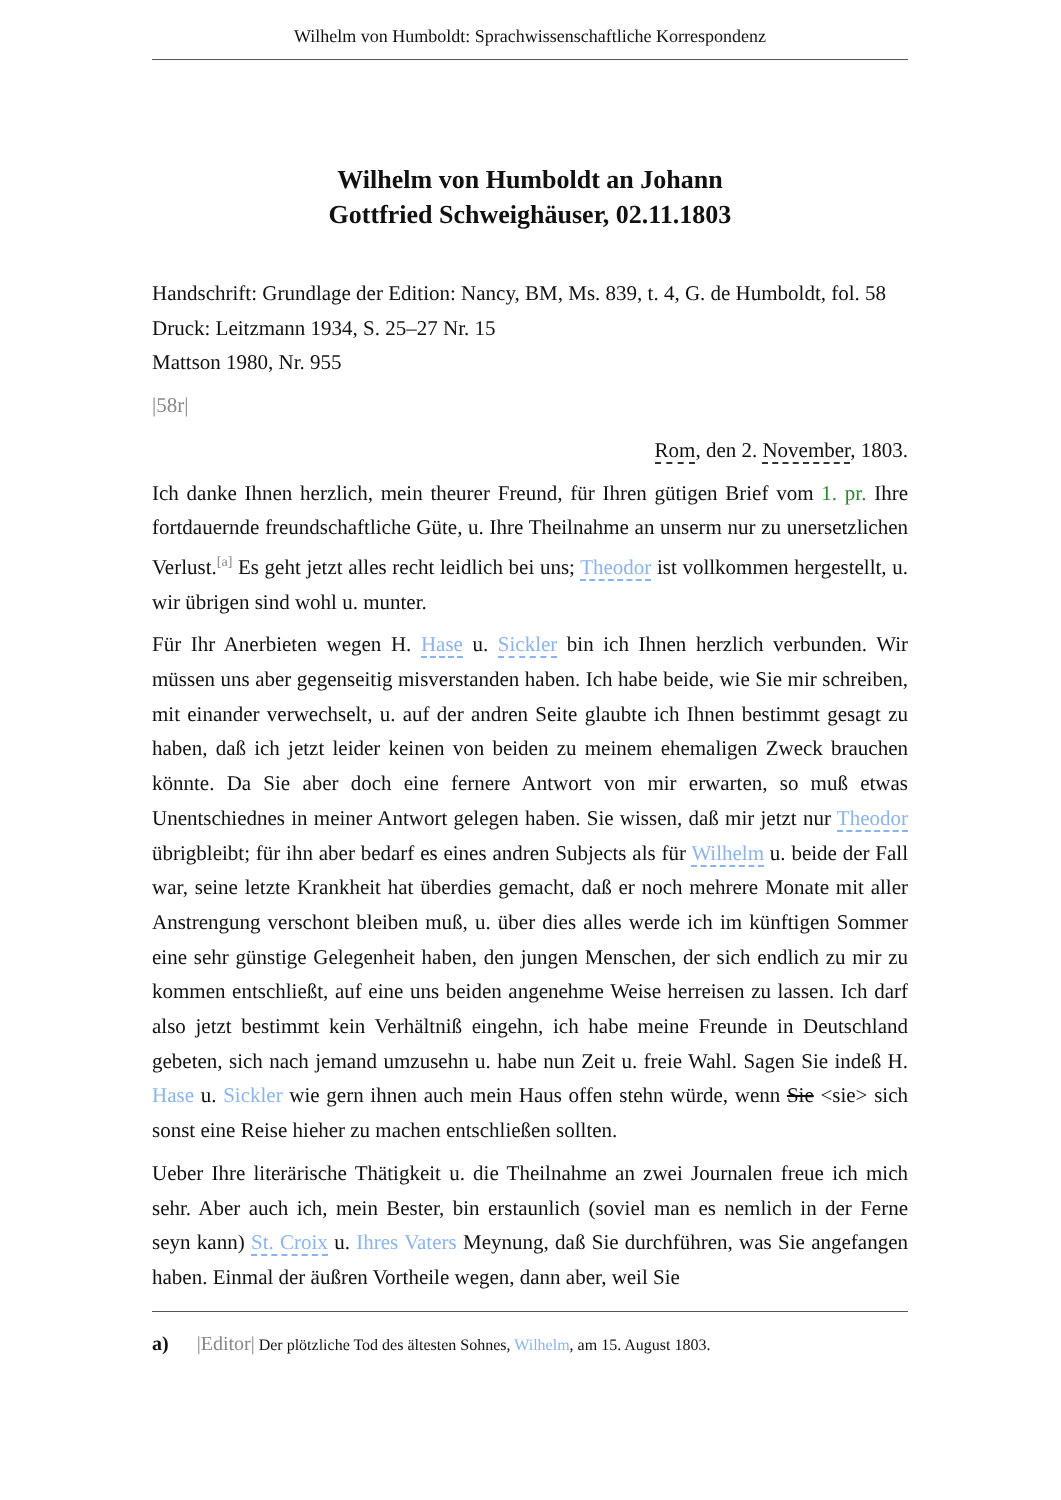Wilhelm von Humboldt: Sprachwissenschaftliche Korrespondenz
Wilhelm von Humboldt an Johann
Gottfried Schweighäuser, 02.11.1803
Handschrift: Grundlage der Edition: Nancy, BM, Ms. 839, t. 4, G. de Humboldt, fol. 58
Druck: Leitzmann 1934, S. 25–27 Nr. 15
Mattson 1980, Nr. 955
|58r|
Rom, den 2. November, 1803.
Ich danke Ihnen herzlich, mein theurer Freund, für Ihren gütigen Brief vom 1. pr. Ihre fortdauernde freundschaftliche Güte, u. Ihre Theilnahme an unserm nur zu unersetzlichen Verlust.<sup>[a]</sup> Es geht jetzt alles recht leidlich bei uns; Theodor ist vollkommen hergestellt, u. wir übrigen sind wohl u. munter.
Für Ihr Anerbieten wegen H. Hase u. Sickler bin ich Ihnen herzlich verbunden. Wir müssen uns aber gegenseitig misverstanden haben. Ich habe beide, wie Sie mir schreiben, mit einander verwechselt, u. auf der andren Seite glaubte ich Ihnen bestimmt gesagt zu haben, daß ich jetzt leider keinen von beiden zu meinem ehemaligen Zweck brauchen könnte. Da Sie aber doch eine fernere Antwort von mir erwarten, so muß etwas Unentschiednes in meiner Antwort gelegen haben. Sie wissen, daß mir jetzt nur Theodor übrigbleibt; für ihn aber bedarf es eines andren Subjects als für Wilhelm u. beide der Fall war, seine letzte Krankheit hat überdies gemacht, daß er noch mehrere Monate mit aller Anstrengung verschont bleiben muß, u. über dies alles werde ich im künftigen Sommer eine sehr günstige Gelegenheit haben, den jungen Menschen, der sich endlich zu mir zu kommen entschließt, auf eine uns beiden angenehme Weise herreisen zu lassen. Ich darf also jetzt bestimmt kein Verhältniß eingehn, ich habe meine Freunde in Deutschland gebeten, sich nach jemand umzusehn u. habe nun Zeit u. freie Wahl. Sagen Sie indeß H. Hase u. Sickler wie gern ihnen auch mein Haus offen stehn würde, wenn Sie <sie> sich sonst eine Reise hieher zu machen entschließen sollten.
Ueber Ihre literärische Thätigkeit u. die Theilnahme an zwei Journalen freue ich mich sehr. Aber auch ich, mein Bester, bin erstaunlich (soviel man es nemlich in der Ferne seyn kann) St. Croix u. Ihres Vaters Meynung, daß Sie durchführen, was Sie angefangen haben. Einmal der äußren Vortheile wegen, dann aber, weil Sie
a) |Editor| Der plötzliche Tod des ältesten Sohnes, Wilhelm, am 15. August 1803.